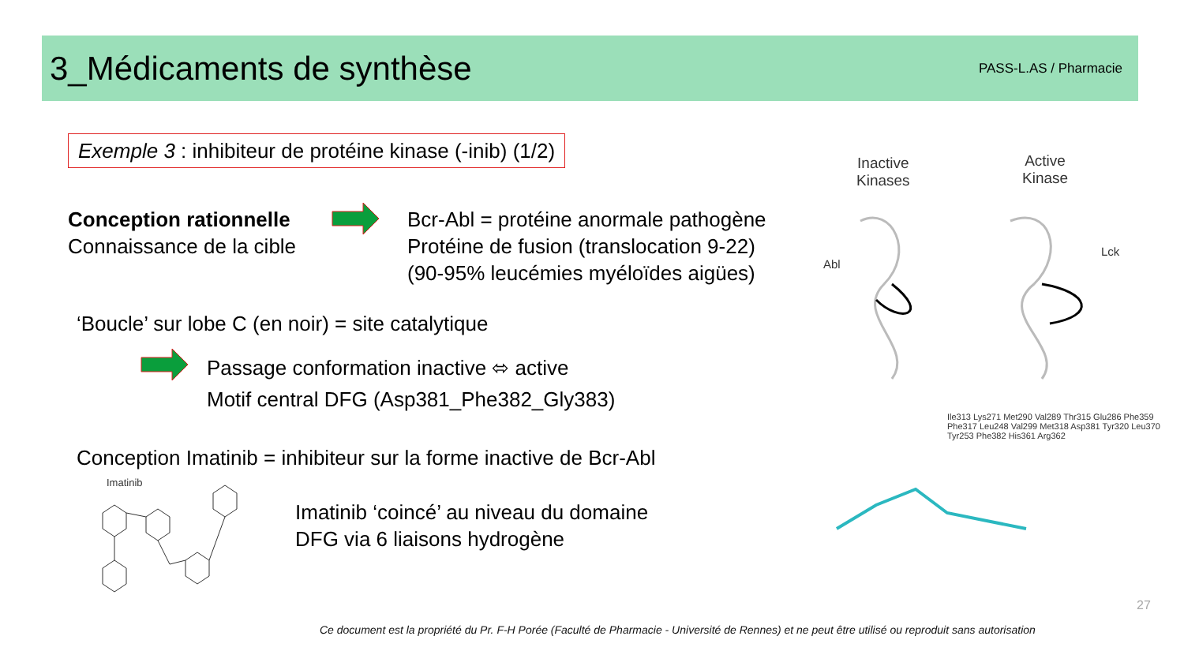3_Médicaments de synthèse
PASS-L.AS / Pharmacie
Exemple 3 : inhibiteur de protéine kinase (-inib) (1/2)
Conception rationnelle
Connaissance de la cible
Bcr-Abl = protéine anormale pathogène
Protéine de fusion (translocation 9-22)
(90-95% leucémies myéloïdes aigües)
‘Boucle’ sur lobe C (en noir) = site catalytique
Passage conformation inactive ⬄ active
Motif central DFG (Asp381_Phe382_Gly383)
Conception Imatinib = inhibiteur sur la forme inactive de Bcr-Abl
Imatinib
Imatinib ‘coincé’ au niveau du domaine
DFG via 6 liaisons hydrogène
Inactive
Kinases
Active
Kinase
Abl
Lck
Ile313 Lys271 Met290 Val289 Thr315 Glu286 Phe359 Phe317 Leu248 Val299 Met318 Asp381 Tyr320 Leu370 Tyr253 Phe382 His361 Arg362
27
Ce document est la propriété du Pr. F-H Porée (Faculté de Pharmacie - Université de Rennes) et ne peut être utilisé ou reproduit sans autorisation